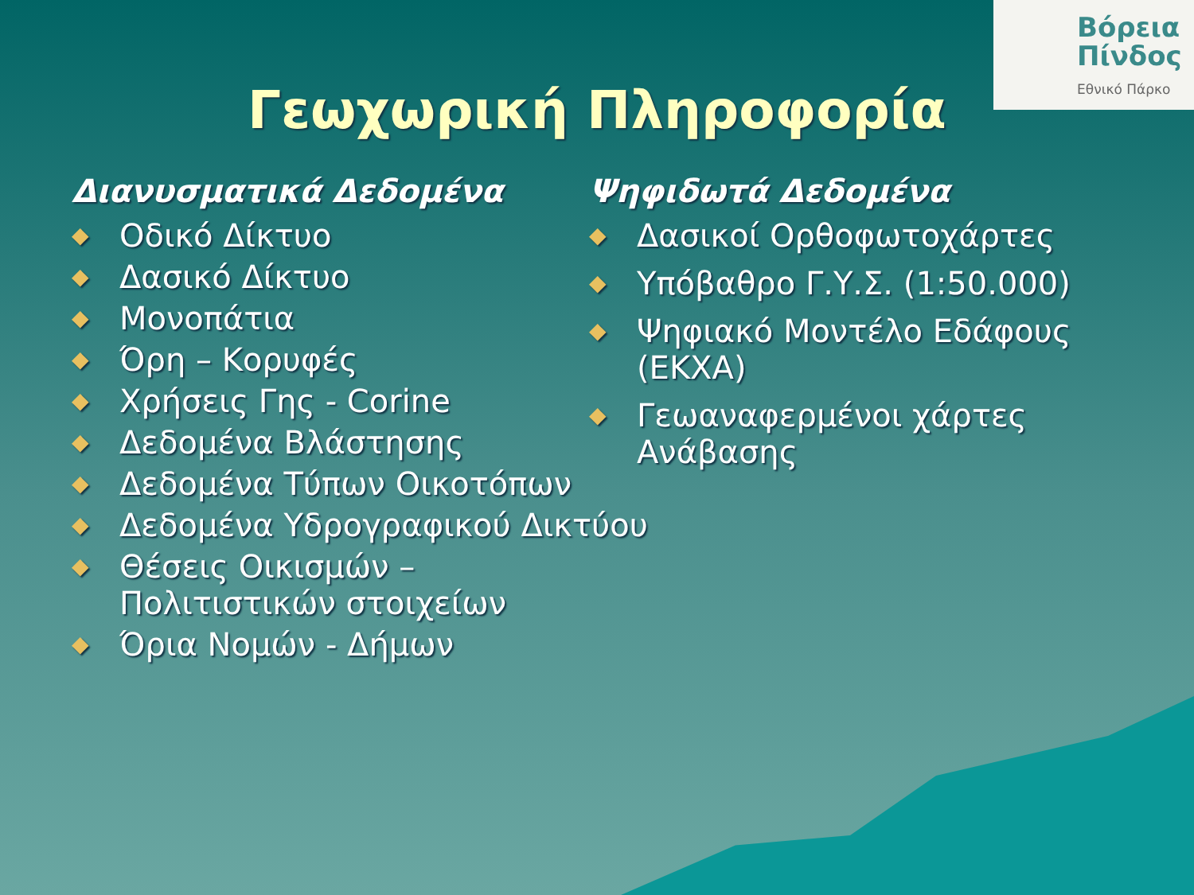Βόρεια
Πίνδος
Εθνικό Πάρκο
Γεωχωρική Πληροφορία
Διανυσματικά Δεδομένα
◆ Οδικό Δίκτυο
◆ Δασικό Δίκτυο
◆ Μονοπάτια
◆ Όρη – Κορυφές
◆ Χρήσεις Γης - Corine
◆ Δεδομένα Βλάστησης
◆ Δεδομένα Τύπων Οικοτόπων
◆ Δεδομένα Υδρογραφικού Δικτύου
◆ Θέσεις Οικισμών – Πολιτιστικών στοιχείων
◆ Όρια Νομών - Δήμων
Ψηφιδωτά Δεδομένα
◆ Δασικοί Ορθοφωτοχάρτες
◆ Υπόβαθρο Γ.Υ.Σ. (1:50.000)
◆ Ψηφιακό Μοντέλο Εδάφους (ΕΚΧΑ)
◆ Γεωαναφερμένοι χάρτες Ανάβασης